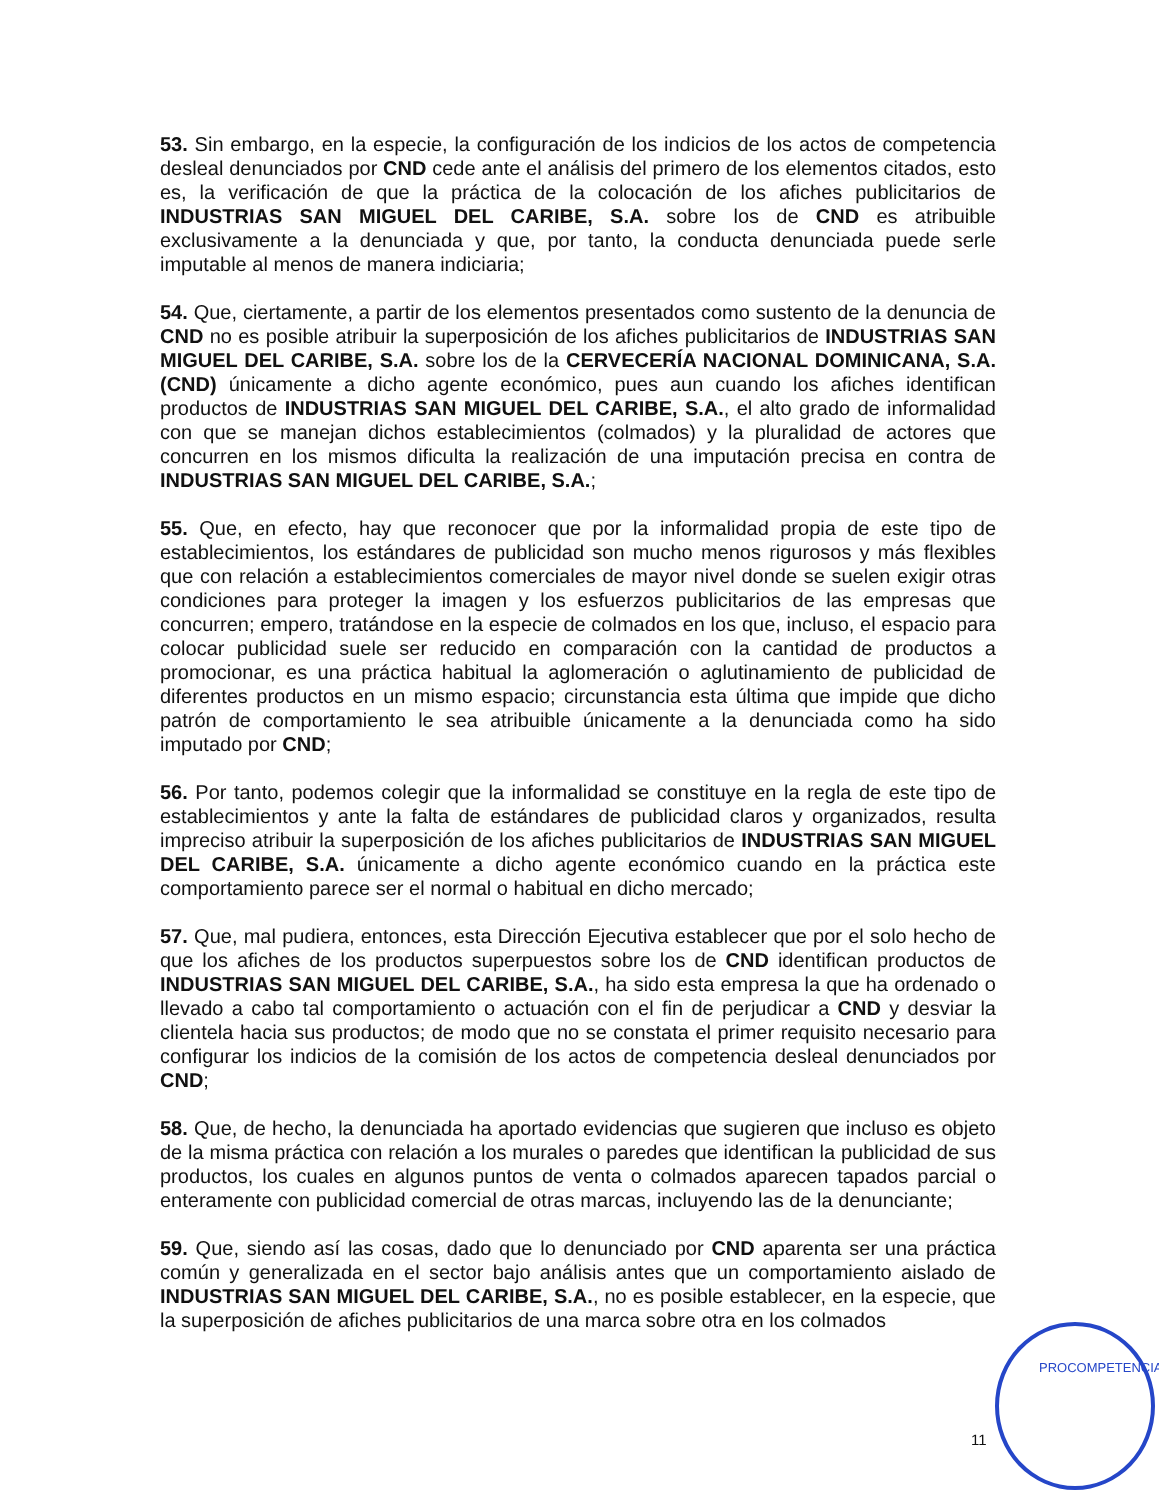53. Sin embargo, en la especie, la configuración de los indicios de los actos de competencia desleal denunciados por CND cede ante el análisis del primero de los elementos citados, esto es, la verificación de que la práctica de la colocación de los afiches publicitarios de INDUSTRIAS SAN MIGUEL DEL CARIBE, S.A. sobre los de CND es atribuible exclusivamente a la denunciada y que, por tanto, la conducta denunciada puede serle imputable al menos de manera indiciaria;
54. Que, ciertamente, a partir de los elementos presentados como sustento de la denuncia de CND no es posible atribuir la superposición de los afiches publicitarios de INDUSTRIAS SAN MIGUEL DEL CARIBE, S.A. sobre los de la CERVECERÍA NACIONAL DOMINICANA, S.A. (CND) únicamente a dicho agente económico, pues aun cuando los afiches identifican productos de INDUSTRIAS SAN MIGUEL DEL CARIBE, S.A., el alto grado de informalidad con que se manejan dichos establecimientos (colmados) y la pluralidad de actores que concurren en los mismos dificulta la realización de una imputación precisa en contra de INDUSTRIAS SAN MIGUEL DEL CARIBE, S.A.;
55. Que, en efecto, hay que reconocer que por la informalidad propia de este tipo de establecimientos, los estándares de publicidad son mucho menos rigurosos y más flexibles que con relación a establecimientos comerciales de mayor nivel donde se suelen exigir otras condiciones para proteger la imagen y los esfuerzos publicitarios de las empresas que concurren; empero, tratándose en la especie de colmados en los que, incluso, el espacio para colocar publicidad suele ser reducido en comparación con la cantidad de productos a promocionar, es una práctica habitual la aglomeración o aglutinamiento de publicidad de diferentes productos en un mismo espacio; circunstancia esta última que impide que dicho patrón de comportamiento le sea atribuible únicamente a la denunciada como ha sido imputado por CND;
56. Por tanto, podemos colegir que la informalidad se constituye en la regla de este tipo de establecimientos y ante la falta de estándares de publicidad claros y organizados, resulta impreciso atribuir la superposición de los afiches publicitarios de INDUSTRIAS SAN MIGUEL DEL CARIBE, S.A. únicamente a dicho agente económico cuando en la práctica este comportamiento parece ser el normal o habitual en dicho mercado;
57. Que, mal pudiera, entonces, esta Dirección Ejecutiva establecer que por el solo hecho de que los afiches de los productos superpuestos sobre los de CND identifican productos de INDUSTRIAS SAN MIGUEL DEL CARIBE, S.A., ha sido esta empresa la que ha ordenado o llevado a cabo tal comportamiento o actuación con el fin de perjudicar a CND y desviar la clientela hacia sus productos; de modo que no se constata el primer requisito necesario para configurar los indicios de la comisión de los actos de competencia desleal denunciados por CND;
58. Que, de hecho, la denunciada ha aportado evidencias que sugieren que incluso es objeto de la misma práctica con relación a los murales o paredes que identifican la publicidad de sus productos, los cuales en algunos puntos de venta o colmados aparecen tapados parcial o enteramente con publicidad comercial de otras marcas, incluyendo las de la denunciante;
59. Que, siendo así las cosas, dado que lo denunciado por CND aparenta ser una práctica común y generalizada en el sector bajo análisis antes que un comportamiento aislado de INDUSTRIAS SAN MIGUEL DEL CARIBE, S.A., no es posible establecer, en la especie, que la superposición de afiches publicitarios de una marca sobre otra en los colmados
11
PROCOMPETENCIA